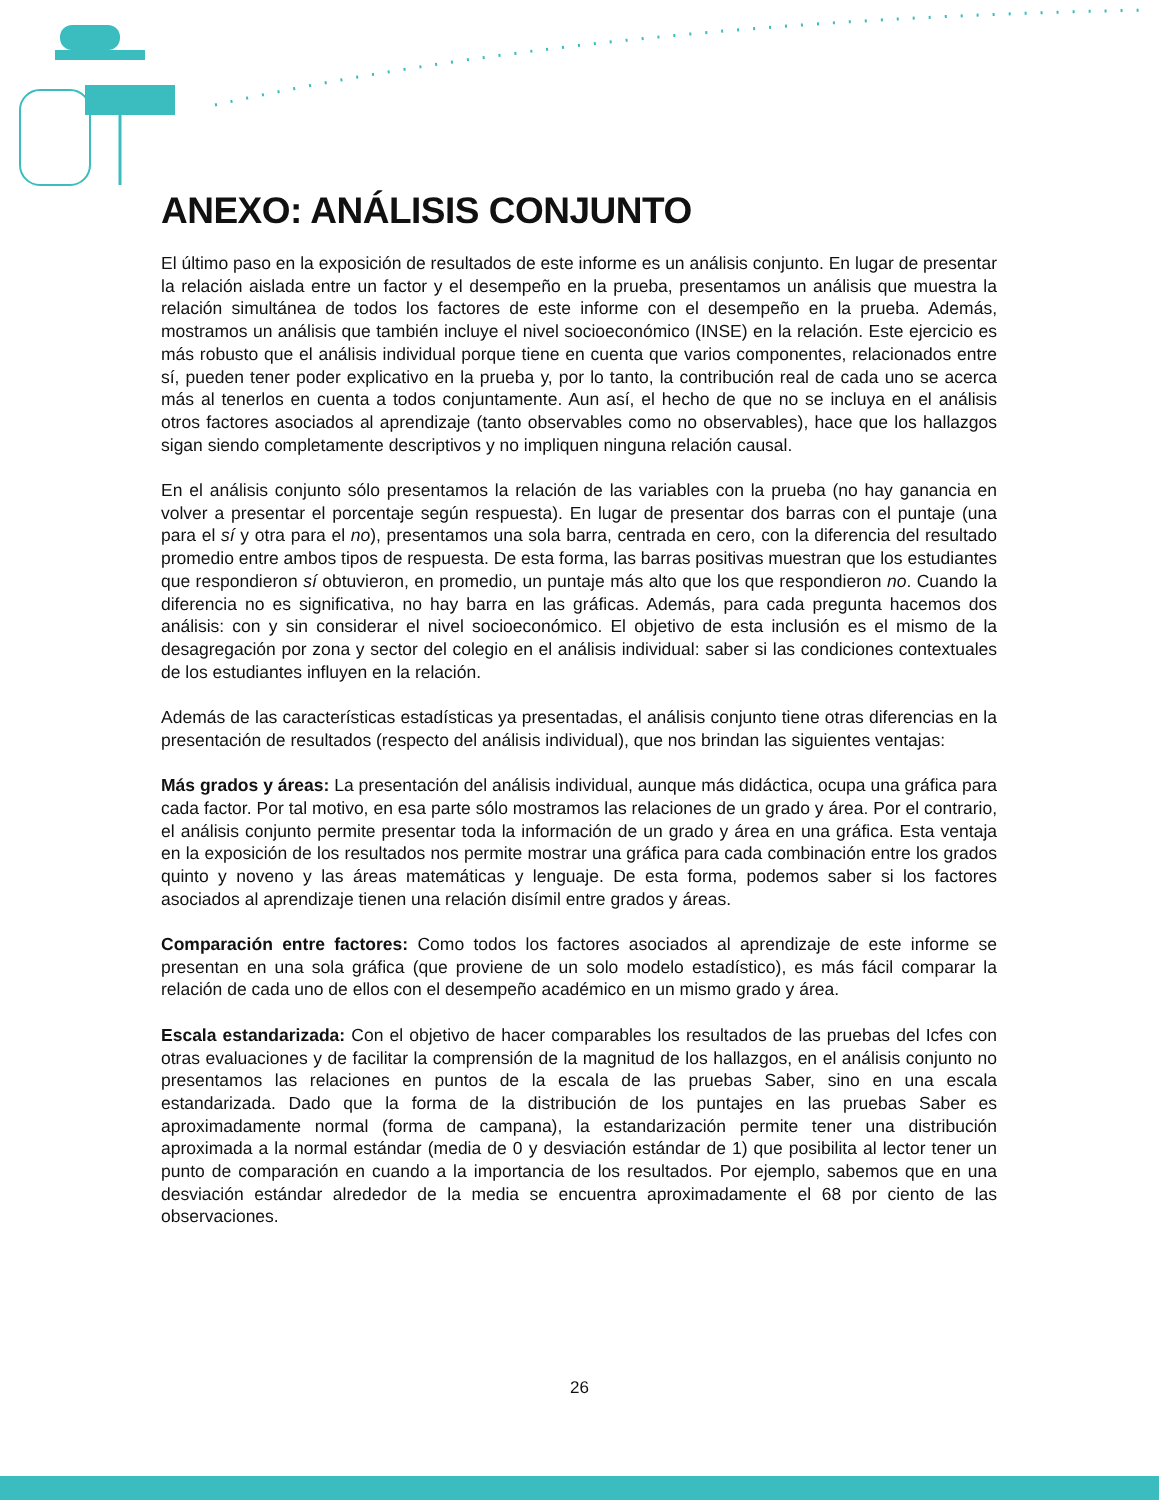ANEXO: ANÁLISIS CONJUNTO
El último paso en la exposición de resultados de este informe es un análisis conjunto. En lugar de presentar la relación aislada entre un factor y el desempeño en la prueba, presentamos un análisis que muestra la relación simultánea de todos los factores de este informe con el desempeño en la prueba. Además, mostramos un análisis que también incluye el nivel socioeconómico (INSE) en la relación. Este ejercicio es más robusto que el análisis individual porque tiene en cuenta que varios componentes, relacionados entre sí, pueden tener poder explicativo en la prueba y, por lo tanto, la contribución real de cada uno se acerca más al tenerlos en cuenta a todos conjuntamente. Aun así, el hecho de que no se incluya en el análisis otros factores asociados al aprendizaje (tanto observables como no observables), hace que los hallazgos sigan siendo completamente descriptivos y no impliquen ninguna relación causal.
En el análisis conjunto sólo presentamos la relación de las variables con la prueba (no hay ganancia en volver a presentar el porcentaje según respuesta). En lugar de presentar dos barras con el puntaje (una para el sí y otra para el no), presentamos una sola barra, centrada en cero, con la diferencia del resultado promedio entre ambos tipos de respuesta. De esta forma, las barras positivas muestran que los estudiantes que respondieron sí obtuvieron, en promedio, un puntaje más alto que los que respondieron no. Cuando la diferencia no es significativa, no hay barra en las gráficas. Además, para cada pregunta hacemos dos análisis: con y sin considerar el nivel socioeconómico. El objetivo de esta inclusión es el mismo de la desagregación por zona y sector del colegio en el análisis individual: saber si las condiciones contextuales de los estudiantes influyen en la relación.
Además de las características estadísticas ya presentadas, el análisis conjunto tiene otras diferencias en la presentación de resultados (respecto del análisis individual), que nos brindan las siguientes ventajas:
Más grados y áreas: La presentación del análisis individual, aunque más didáctica, ocupa una gráfica para cada factor. Por tal motivo, en esa parte sólo mostramos las relaciones de un grado y área. Por el contrario, el análisis conjunto permite presentar toda la información de un grado y área en una gráfica. Esta ventaja en la exposición de los resultados nos permite mostrar una gráfica para cada combinación entre los grados quinto y noveno y las áreas matemáticas y lenguaje. De esta forma, podemos saber si los factores asociados al aprendizaje tienen una relación disímil entre grados y áreas.
Comparación entre factores: Como todos los factores asociados al aprendizaje de este informe se presentan en una sola gráfica (que proviene de un solo modelo estadístico), es más fácil comparar la relación de cada uno de ellos con el desempeño académico en un mismo grado y área.
Escala estandarizada: Con el objetivo de hacer comparables los resultados de las pruebas del Icfes con otras evaluaciones y de facilitar la comprensión de la magnitud de los hallazgos, en el análisis conjunto no presentamos las relaciones en puntos de la escala de las pruebas Saber, sino en una escala estandarizada. Dado que la forma de la distribución de los puntajes en las pruebas Saber es aproximadamente normal (forma de campana), la estandarización permite tener una distribución aproximada a la normal estándar (media de 0 y desviación estándar de 1) que posibilita al lector tener un punto de comparación en cuando a la importancia de los resultados. Por ejemplo, sabemos que en una desviación estándar alrededor de la media se encuentra aproximadamente el 68 por ciento de las observaciones.
26